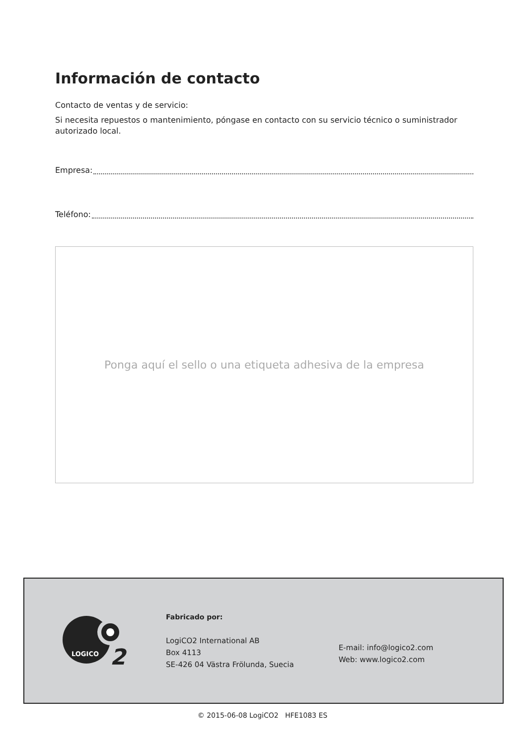Información de contacto
Contacto de ventas y de servicio:
Si necesita repuestos o mantenimiento, póngase en contacto con su servicio técnico o suministrador autorizado local.
Empresa:
Teléfono:
Ponga aquí el sello o una etiqueta adhesiva de la empresa
LOGICO
2
Fabricado por:
LogiCO2 International AB
Box 4113
SE-426 04 Västra Frölunda, Suecia
E-mail: info@logico2.com
Web: www.logico2.com
© 2015-06-08 LogiCO2 HFE1083 ES